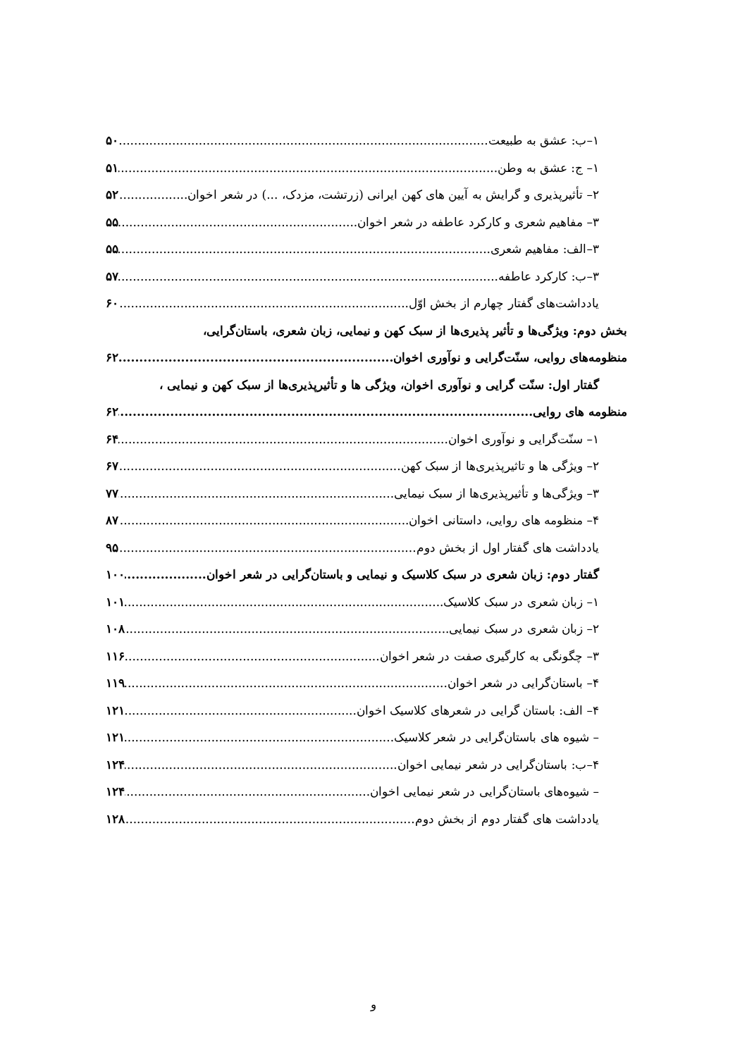۱–ب: عشق به طبیعت ۵۰
۱– ج: عشق به وطن ۵۱
۲– تأثیرپذیری و گرایش به آیین های کهن ایرانی (زرتشت، مزدک، ...) در شعر اخوان ۵۲
۳– مفاهیم شعری و کارکرد عاطفه در شعر اخوان ۵۵
۳–الف: مفاهیم شعری ۵۵
۳–ب: کارکرد عاطفه ۵۷
یادداشت‌های گفتار چهارم از بخش اوّل ۶۰
بخش دوم: ویژگی‌ها و تأثیر پذیری‌ها از سبک کهن و نیمایی، زبان شعری، باستان‌گرایی،
منظومه‌های روایی، سنّت‌گرایی و نوآوری اخوان ۶۲
گفتار اول: سنّت گرایی و نوآوری اخوان، ویژگی ها و تأثیرپذیری‌ها از سبک کهن و نیمایی ،
منظومه های روایی ۶۲
۱– سنّت‌گرایی و نوآوری اخوان ۶۴
۲– ویژگی ها و تاثیرپذیری‌ها از سبک کهن ۶۷
۳– ویژگی‌ها و تأثیرپذیری‌ها از سبک نیمایی ۷۷
۴– منظومه های روایی، داستانی اخوان ۸۷
یادداشت های گفتار اول از بخش دوم ۹۵
گفتار دوم: زبان شعری در سبک کلاسیک و نیمایی و باستان‌گرایی در شعر اخوان ۱۰۰
۱– زبان شعری در سبک کلاسیک ۱۰۱
۲– زبان شعری در سبک نیمایی ۱۰۸
۳– چگونگی به کارگیری صفت در شعر اخوان ۱۱۶
۴– باستان‌گرایی در شعر اخوان ۱۱۹
۴– الف: باستان گرایی در شعرهای کلاسیک اخوان ۱۲۱
– شیوه های باستان‌گرایی در شعر کلاسیک ۱۲۱
۴–ب: باستان‌گرایی در شعر نیمایی اخوان ۱۲۴
– شیوه‌های باستان‌گرایی در شعر نیمایی اخوان ۱۲۴
یادداشت های گفتار دوم از بخش دوم ۱۲۸
و